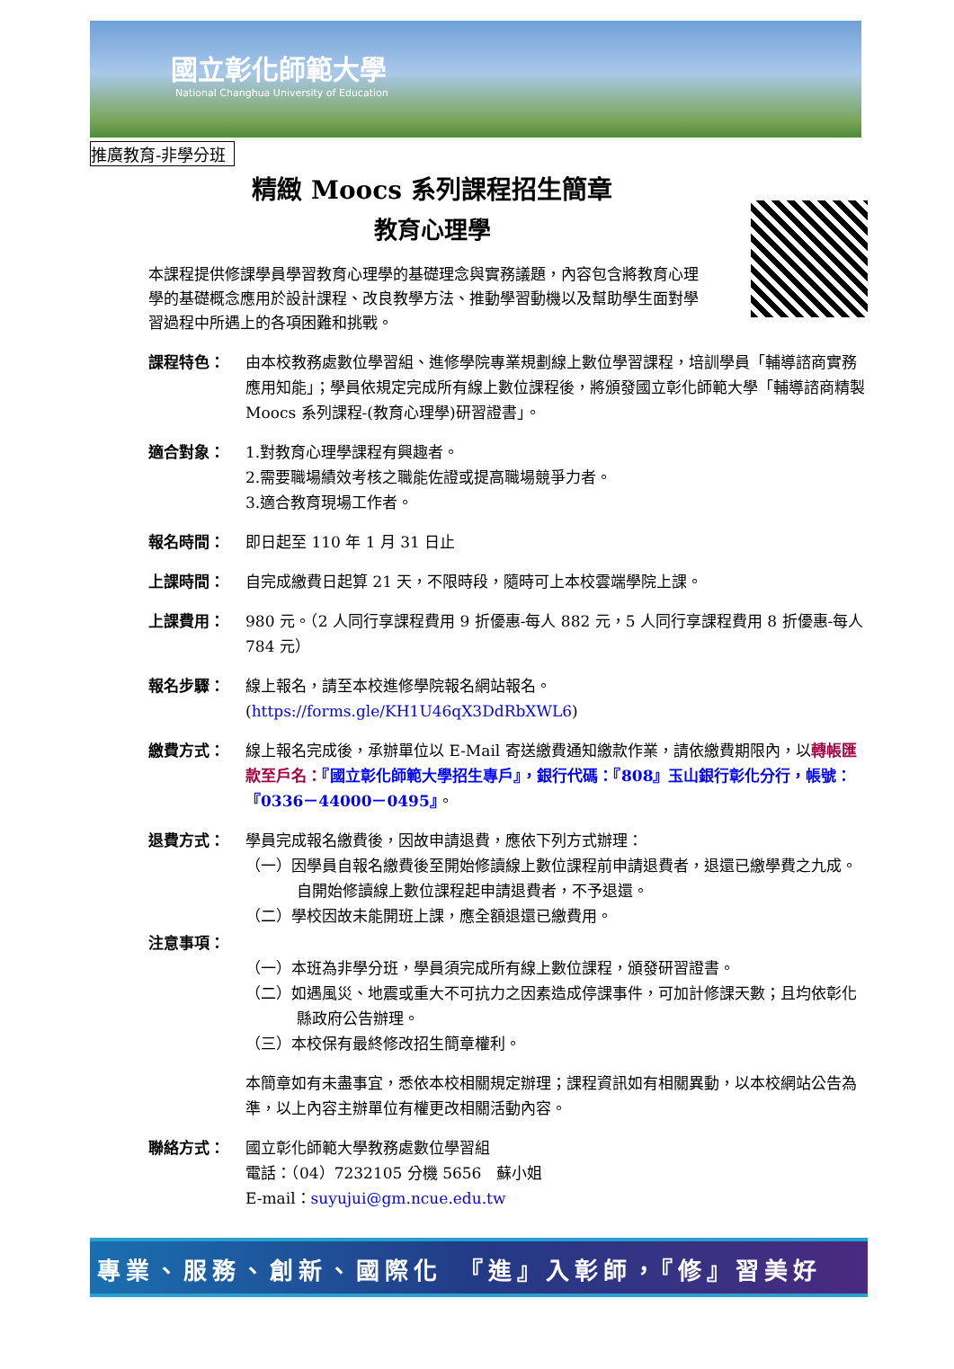國立彰化師範大學
National Changhua University of Education
推廣教育-非學分班
精緻 Moocs 系列課程招生簡章
教育心理學
本課程提供修課學員學習教育心理學的基礎理念與實務議題，內容包含將教育心理學的基礎概念應用於設計課程、改良教學方法、推動學習動機以及幫助學生面對學習過程中所遇上的各項困難和挑戰。
課程特色： 由本校教務處數位學習組、進修學院專業規劃線上數位學習課程，培訓學員「輔導諮商實務應用知能」；學員依規定完成所有線上數位課程後，將頒發國立彰化師範大學「輔導諮商精製 Moocs 系列課程-(教育心理學)研習證書」。
適合對象： 1.對教育心理學課程有興趣者。
2.需要職場績效考核之職能佐證或提高職場競爭力者。
3.適合教育現場工作者。
報名時間： 即日起至 110 年 1 月 31 日止
上課時間： 自完成繳費日起算 21 天，不限時段，隨時可上本校雲端學院上課。
上課費用： 980 元。（2 人同行享課程費用 9 折優惠-每人 882 元，5 人同行享課程費用 8 折優惠-每人 784 元）
報名步驟： 線上報名，請至本校進修學院報名網站報名。
(https://forms.gle/KH1U46qX3DdRbXWL6)
繳費方式： 線上報名完成後，承辦單位以 E-Mail 寄送繳費通知繳款作業，請依繳費期限內，以轉帳匯款至戶名：『國立彰化師範大學招生專戶』，銀行代碼：『808』玉山銀行彰化分行，帳號：『0336－44000－0495』。
退費方式： 學員完成報名繳費後，因故申請退費，應依下列方式辦理：
（一）因學員自報名繳費後至開始修讀線上數位課程前申請退費者，退還已繳學費之九成。自開始修讀線上數位課程起申請退費者，不予退還。
（二）學校因故未能開班上課，應全額退還已繳費用。
注意事項：
（一）本班為非學分班，學員須完成所有線上數位課程，頒發研習證書。
（二）如遇風災、地震或重大不可抗力之因素造成停課事件，可加計修課天數；且均依彰化縣政府公告辦理。
（三）本校保有最終修改招生簡章權利。
本簡章如有未盡事宜，悉依本校相關規定辦理；課程資訊如有相關異動，以本校網站公告為準，以上內容主辦單位有權更改相關活動內容。
聯絡方式： 國立彰化師範大學教務處數位學習組
電話：（04）7232105 分機 5656　蘇小姐
E-mail：suyujui@gm.ncue.edu.tw
專業、服務、創新、國際化　『進』入彰師，『修』習美好